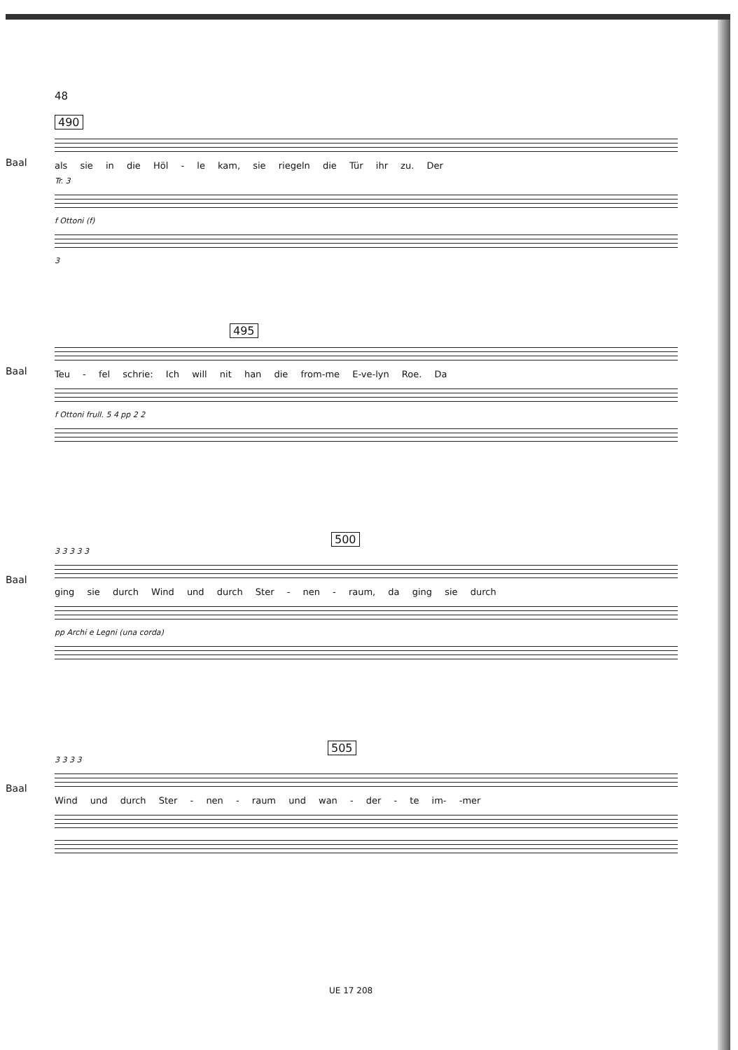48
490
Baal
als sie in die Höl - le kam, sie riegeln die Tür ihr zu. Der
Tr. 3
f Ottoni (f)
3
495
Baal
Teu - fel schrie: Ich will nit han die from-me E-ve-lyn Roe. Da
f Ottoni frull. 5 4 pp 2 2
500
Baal
3 3 3 3 3
ging sie durch Wind und durch Ster - nen - raum, da ging sie durch
pp Archi e Legni (una corda)
505
Baal
3 3 3 3
Wind und durch Ster - nen - raum und wan - der - te im- -mer
UE 17 208